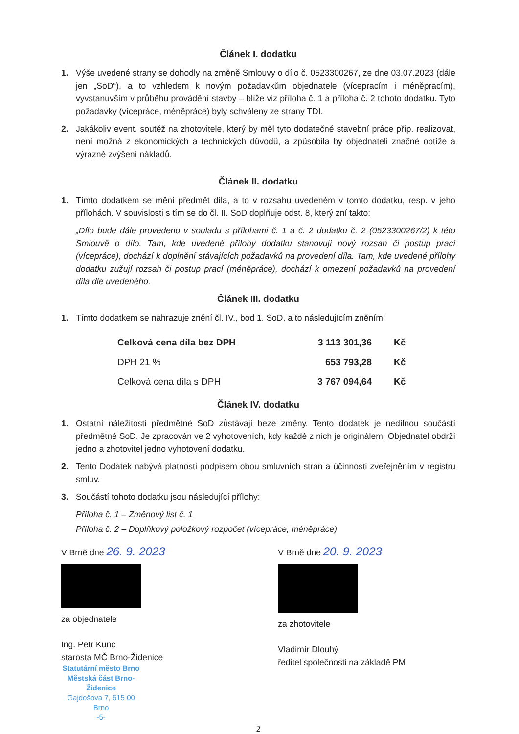Článek I. dodatku
1. Výše uvedené strany se dohodly na změně Smlouvy o dílo č. 0523300267, ze dne 03.07.2023 (dále jen „SoD“), a to vzhledem k novým požadavkům objednatele (vícepracím i méněpracím), vyvstanuvším v průběhu provádění stavby – blíže viz příloha č. 1 a příloha č. 2 tohoto dodatku. Tyto požadavky (vícepráce, méněpráce) byly schváleny ze strany TDI.
2. Jakákoliv event. soutěž na zhotovitele, který by měl tyto dodatečné stavební práce příp. realizovat, není možná z ekonomických a technických důvodů, a způsobila by objednateli značné obtíže a výrazné zvýšení nákladů.
Článek II. dodatku
1. Tímto dodatkem se mění předmět díla, a to v rozsahu uvedeném v tomto dodatku, resp. v jeho přílohách. V souvislosti s tím se do čl. II. SoD doplňuje odst. 8, který zní takto:
„Dílo bude dále provedeno v souladu s přílohami č. 1 a č. 2 dodatku č. 2 (0523300267/2) k této Smlouvě o dílo. Tam, kde uvedené přílohy dodatku stanovují nový rozsah či postup prací (vícepráce), dochází k doplnění stávajících požadavků na provedení díla. Tam, kde uvedené přílohy dodatku zužují rozsah či postup prací (méněpráce), dochází k omezení požadavků na provedení díla dle uvedeného.
Článek III. dodatku
1. Tímto dodatkem se nahrazuje znění čl. IV., bod 1. SoD, a to následujícím zněním:
| Celková cena díla bez DPH | 3 113 301,36 | Kč |
| DPH 21 % | 653 793,28 | Kč |
| Celková cena díla s DPH | 3 767 094,64 | Kč |
Článek IV. dodatku
1. Ostatní náležitosti předmětné SoD zůstávají beze změny. Tento dodatek je nedílnou součástí předmětné SoD. Je zpracován ve 2 vyhotoveních, kdy každé z nich je originálem. Objednatel obdrží jedno a zhotovitel jedno vyhotovení dodatku.
2. Tento Dodatek nabývá platnosti podpisem obou smluvních stran a účinnosti zveřejněním v registru smluv.
3. Součástí tohoto dodatku jsou následující přílohy:
Příloha č. 1 – Změnový list č. 1
Příloha č. 2 – Doplňkový položkový rozpočet (vícepráce, méněpráce)
V Brně dne 26. 9. 2023
za objednatele
Ing. Petr Kunc
starosta MČ Brno-Židenice
Statutární město Brno
Městská část Brno-Židenice
Gajdošova 7, 615 00 Brno
-5-
V Brně dne 20. 9. 2023
za zhotovitele
Vladimír Dlouhý
ředitel společnosti na základě PM
2